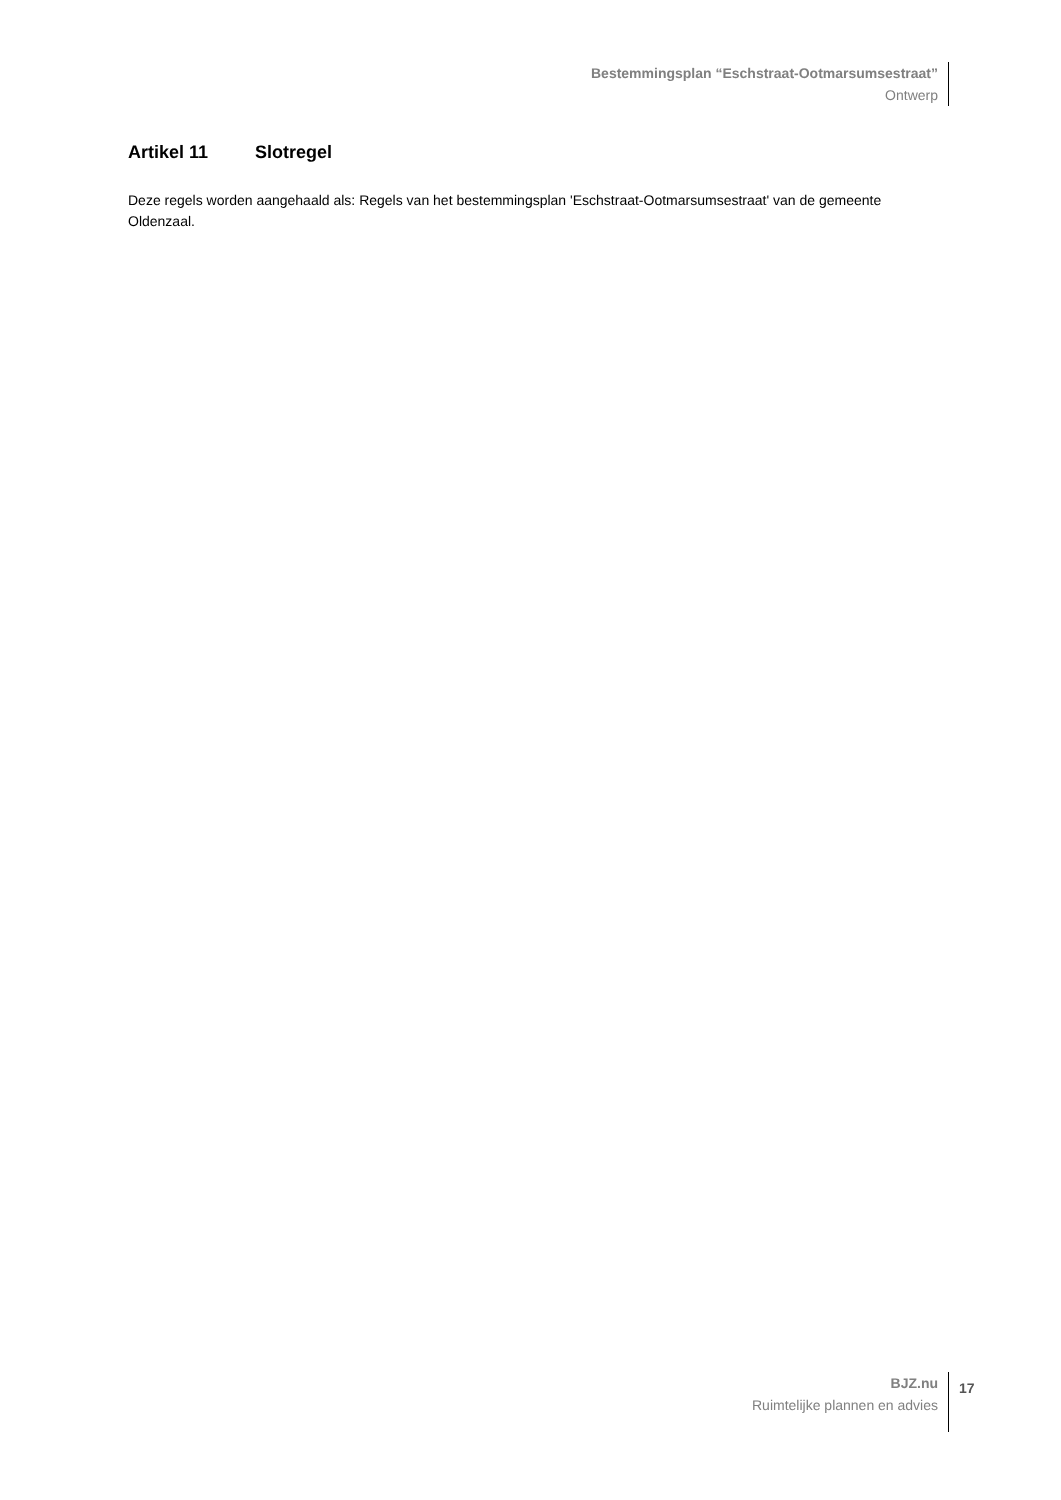Bestemmingsplan “Eschstraat-Ootmarsumsestraat”
Ontwerp
Artikel 11 Slotregel
Deze regels worden aangehaald als: Regels van het bestemmingsplan 'Eschstraat-Ootmarsumsestraat' van de gemeente Oldenzaal.
BJZ.nu
Ruimtelijke plannen en advies
17